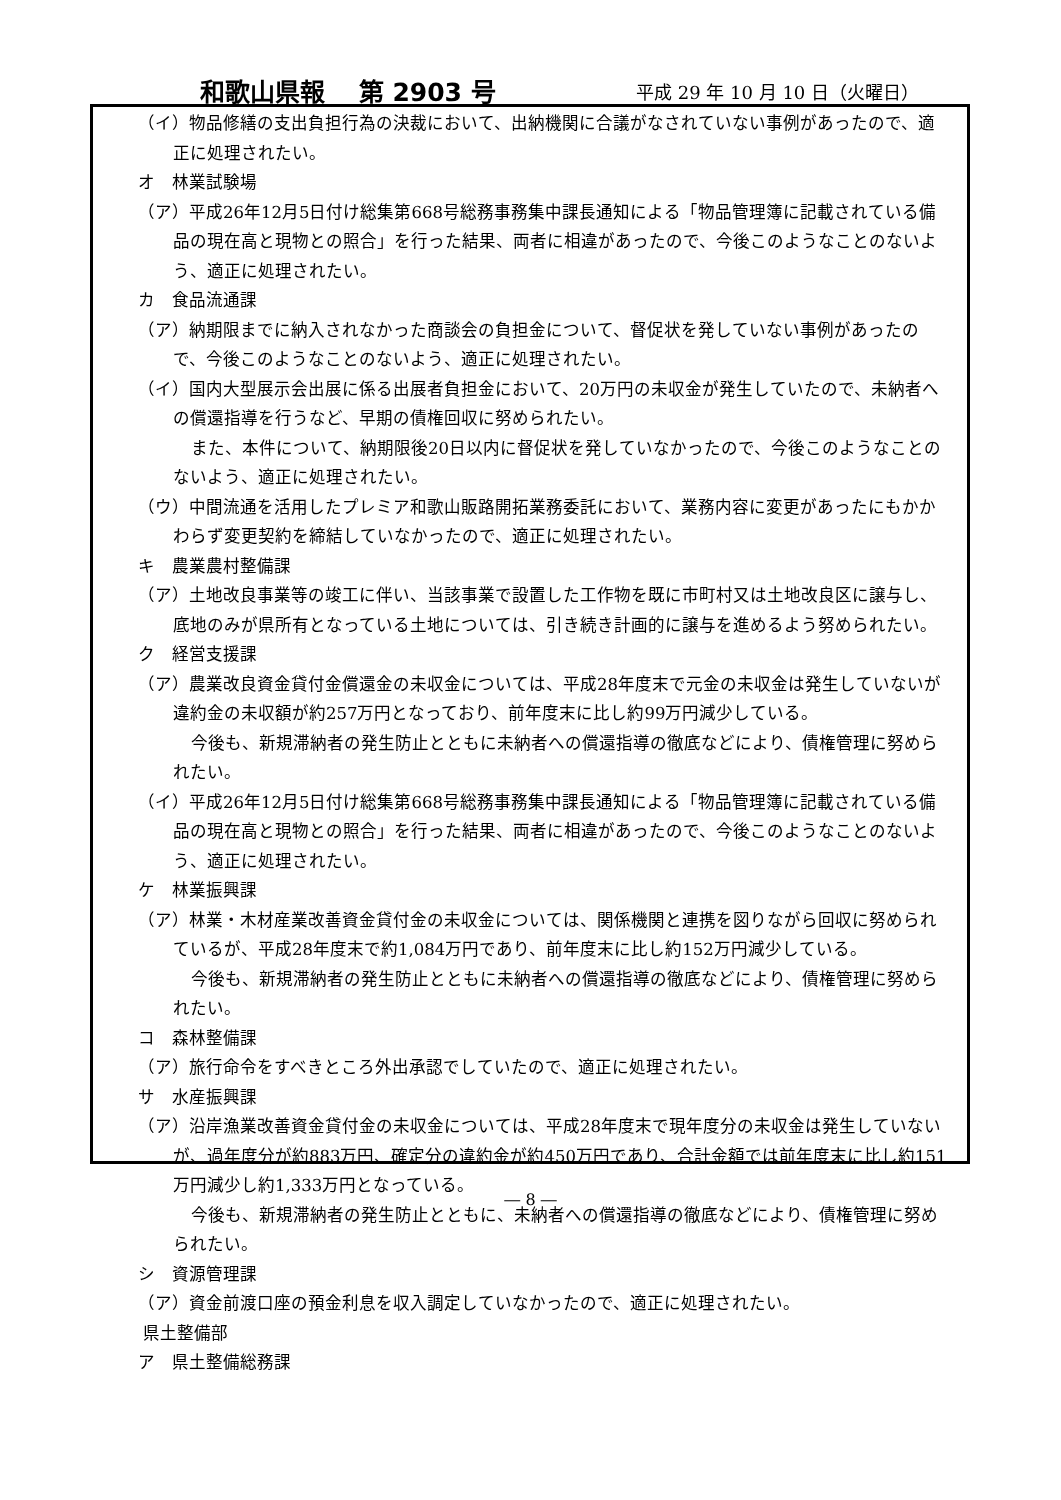和歌山県報　 第 2903 号 平成 29 年 10 月 10 日（火曜日）
（イ）物品修繕の支出負担行為の決裁において、出納機関に合議がなされていない事例があったので、適正に処理されたい。
オ　林業試験場
（ア）平成26年12月5日付け総集第668号総務事務集中課長通知による「物品管理簿に記載されている備品の現在高と現物との照合」を行った結果、両者に相違があったので、今後このようなことのないよう、適正に処理されたい。
カ　食品流通課
（ア）納期限までに納入されなかった商談会の負担金について、督促状を発していない事例があったので、今後このようなことのないよう、適正に処理されたい。
（イ）国内大型展示会出展に係る出展者負担金において、20万円の未収金が発生していたので、未納者への償還指導を行うなど、早期の債権回収に努められたい。
また、本件について、納期限後20日以内に督促状を発していなかったので、今後このようなことのないよう、適正に処理されたい。
（ウ）中間流通を活用したプレミア和歌山販路開拓業務委託において、業務内容に変更があったにもかかわらず変更契約を締結していなかったので、適正に処理されたい。
キ　農業農村整備課
（ア）土地改良事業等の竣工に伴い、当該事業で設置した工作物を既に市町村又は土地改良区に譲与し、底地のみが県所有となっている土地については、引き続き計画的に譲与を進めるよう努められたい。
ク　経営支援課
（ア）農業改良資金貸付金償還金の未収金については、平成28年度末で元金の未収金は発生していないが違約金の未収額が約257万円となっており、前年度末に比し約99万円減少している。
今後も、新規滞納者の発生防止とともに未納者への償還指導の徹底などにより、債権管理に努められたい。
（イ）平成26年12月5日付け総集第668号総務事務集中課長通知による「物品管理簿に記載されている備品の現在高と現物との照合」を行った結果、両者に相違があったので、今後このようなことのないよう、適正に処理されたい。
ケ　林業振興課
（ア）林業・木材産業改善資金貸付金の未収金については、関係機関と連携を図りながら回収に努められているが、平成28年度末で約1,084万円であり、前年度末に比し約152万円減少している。
今後も、新規滞納者の発生防止とともに未納者への償還指導の徹底などにより、債権管理に努められたい。
コ　森林整備課
（ア）旅行命令をすべきところ外出承認でしていたので、適正に処理されたい。
サ　水産振興課
（ア）沿岸漁業改善資金貸付金の未収金については、平成28年度末で現年度分の未収金は発生していないが、過年度分が約883万円、確定分の違約金が約450万円であり、合計金額では前年度末に比し約151万円減少し約1,333万円となっている。
今後も、新規滞納者の発生防止とともに、未納者への償還指導の徹底などにより、債権管理に努められたい。
シ　資源管理課
（ア）資金前渡口座の預金利息を収入調定していなかったので、適正に処理されたい。
県土整備部
ア　県土整備総務課
― 8 ―